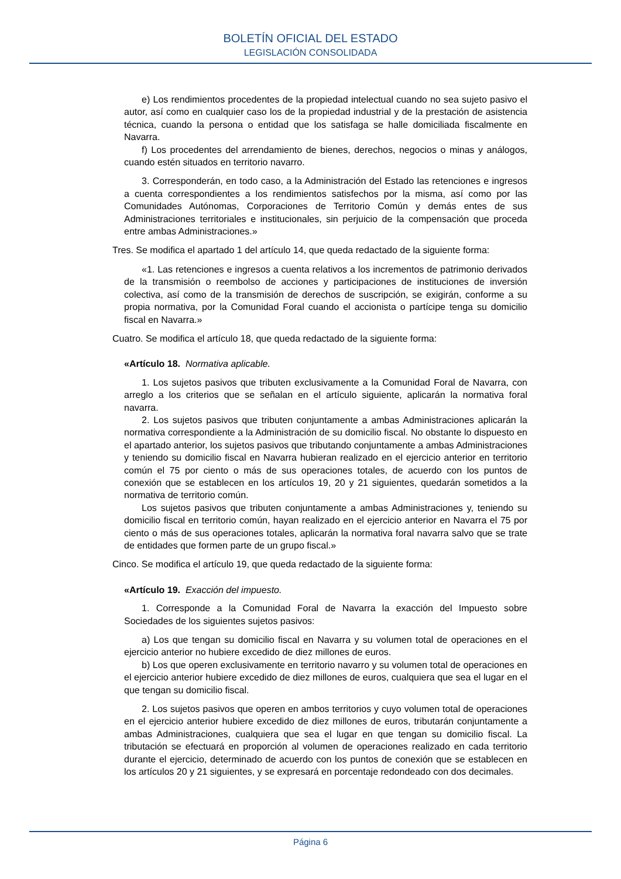BOLETÍN OFICIAL DEL ESTADO
LEGISLACIÓN CONSOLIDADA
e) Los rendimientos procedentes de la propiedad intelectual cuando no sea sujeto pasivo el autor, así como en cualquier caso los de la propiedad industrial y de la prestación de asistencia técnica, cuando la persona o entidad que los satisfaga se halle domiciliada fiscalmente en Navarra.
f) Los procedentes del arrendamiento de bienes, derechos, negocios o minas y análogos, cuando estén situados en territorio navarro.
3. Corresponderán, en todo caso, a la Administración del Estado las retenciones e ingresos a cuenta correspondientes a los rendimientos satisfechos por la misma, así como por las Comunidades Autónomas, Corporaciones de Territorio Común y demás entes de sus Administraciones territoriales e institucionales, sin perjuicio de la compensación que proceda entre ambas Administraciones.»
Tres. Se modifica el apartado 1 del artículo 14, que queda redactado de la siguiente forma:
«1. Las retenciones e ingresos a cuenta relativos a los incrementos de patrimonio derivados de la transmisión o reembolso de acciones y participaciones de instituciones de inversión colectiva, así como de la transmisión de derechos de suscripción, se exigirán, conforme a su propia normativa, por la Comunidad Foral cuando el accionista o partícipe tenga su domicilio fiscal en Navarra.»
Cuatro. Se modifica el artículo 18, que queda redactado de la siguiente forma:
«Artículo 18. Normativa aplicable.
1. Los sujetos pasivos que tributen exclusivamente a la Comunidad Foral de Navarra, con arreglo a los criterios que se señalan en el artículo siguiente, aplicarán la normativa foral navarra.
2. Los sujetos pasivos que tributen conjuntamente a ambas Administraciones aplicarán la normativa correspondiente a la Administración de su domicilio fiscal. No obstante lo dispuesto en el apartado anterior, los sujetos pasivos que tributando conjuntamente a ambas Administraciones y teniendo su domicilio fiscal en Navarra hubieran realizado en el ejercicio anterior en territorio común el 75 por ciento o más de sus operaciones totales, de acuerdo con los puntos de conexión que se establecen en los artículos 19, 20 y 21 siguientes, quedarán sometidos a la normativa de territorio común.
Los sujetos pasivos que tributen conjuntamente a ambas Administraciones y, teniendo su domicilio fiscal en territorio común, hayan realizado en el ejercicio anterior en Navarra el 75 por ciento o más de sus operaciones totales, aplicarán la normativa foral navarra salvo que se trate de entidades que formen parte de un grupo fiscal.»
Cinco. Se modifica el artículo 19, que queda redactado de la siguiente forma:
«Artículo 19. Exacción del impuesto.
1. Corresponde a la Comunidad Foral de Navarra la exacción del Impuesto sobre Sociedades de los siguientes sujetos pasivos:
a) Los que tengan su domicilio fiscal en Navarra y su volumen total de operaciones en el ejercicio anterior no hubiere excedido de diez millones de euros.
b) Los que operen exclusivamente en territorio navarro y su volumen total de operaciones en el ejercicio anterior hubiere excedido de diez millones de euros, cualquiera que sea el lugar en el que tengan su domicilio fiscal.
2. Los sujetos pasivos que operen en ambos territorios y cuyo volumen total de operaciones en el ejercicio anterior hubiere excedido de diez millones de euros, tributarán conjuntamente a ambas Administraciones, cualquiera que sea el lugar en que tengan su domicilio fiscal. La tributación se efectuará en proporción al volumen de operaciones realizado en cada territorio durante el ejercicio, determinado de acuerdo con los puntos de conexión que se establecen en los artículos 20 y 21 siguientes, y se expresará en porcentaje redondeado con dos decimales.
Página 6